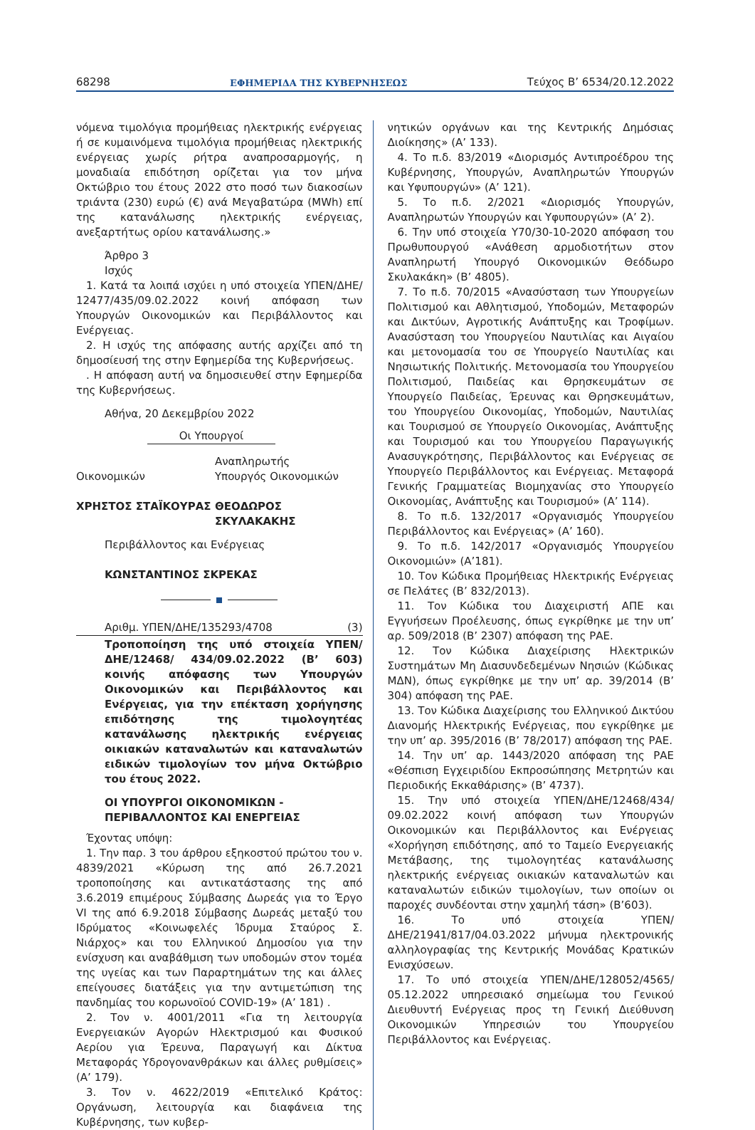68298 ΕΦΗΜΕΡΙΔΑ ΤΗΣ ΚΥΒΕΡΝΗΣΕΩΣ Τεύχος B’ 6534/20.12.2022
νόμενα τιμολόγια προμήθειας ηλεκτρικής ενέργειας ή σε κυμαινόμενα τιμολόγια προμήθειας ηλεκτρικής ενέργειας χωρίς ρήτρα αναπροσαρμογής, η μοναδιαία επιδότηση ορίζεται για τον μήνα Οκτώβριο του έτους 2022 στο ποσό των διακοσίων τριάντα (230) ευρώ (€) ανά Μεγαβατώρα (MWh) επί της κατανάλωσης ηλεκτρικής ενέργειας, ανεξαρτήτως ορίου κατανάλωσης.»
Άρθρο 3
Ισχύς
1. Κατά τα λοιπά ισχύει η υπό στοιχεία ΥΠΕΝ/ΔΗΕ/ 12477/435/09.02.2022 κοινή απόφαση των Υπουργών Οικονομικών και Περιβάλλοντος και Ενέργειας.
2. Η ισχύς της απόφασης αυτής αρχίζει από τη δημοσίευσή της στην Εφημερίδα της Κυβερνήσεως.
. Η απόφαση αυτή να δημοσιευθεί στην Εφημερίδα της Κυβερνήσεως.
Αθήνα, 20 Δεκεμβρίου 2022
Οι Υπουργοί
Οικονομικών
ΧΡΗΣΤΟΣ ΣΤΑΪΚΟΥΡΑΣ
Αναπληρωτής
Υπουργός Οικονομικών
ΘΕΟΔΩΡΟΣ ΣΚΥΛΑΚΑΚΗΣ
Περιβάλλοντος και Ενέργειας
ΚΩΝΣΤΑΝΤΙΝΟΣ ΣΚΡΕΚΑΣ
Αριθμ. ΥΠΕΝ/ΔΗΕ/135293/4708 (3)
Τροποποίηση της υπό στοιχεία ΥΠΕΝ/ΔΗΕ/12468/ 434/09.02.2022 (Β’ 603) κοινής απόφασης των Υπουργών Οικονομικών και Περιβάλλοντος και Ενέργειας, για την επέκταση χορήγησης επιδότησης της τιμολογητέας κατανάλωσης ηλεκτρικής ενέργειας οικιακών καταναλωτών και καταναλωτών ειδικών τιμολογίων τον μήνα Οκτώβριο του έτους 2022.
ΟΙ ΥΠΟΥΡΓΟΙ ΟΙΚΟΝΟΜΙΚΩΝ -
ΠΕΡΙΒΑΛΛΟΝΤΟΣ ΚΑΙ ΕΝΕΡΓΕΙΑΣ
Έχοντας υπόψη:
1. Την παρ. 3 του άρθρου εξηκοστού πρώτου του ν. 4839/2021 «Κύρωση της από 26.7.2021 τροποποίησης και αντικατάστασης της από 3.6.2019 επιμέρους Σύμβασης Δωρεάς για το Έργο VI της από 6.9.2018 Σύμβασης Δωρεάς μεταξύ του Ιδρύματος «Κοινωφελές Ίδρυμα Σταύρος Σ. Νιάρχος» και του Ελληνικού Δημοσίου για την ενίσχυση και αναβάθμιση των υποδομών στον τομέα της υγείας και των Παραρτημάτων της και άλλες επείγουσες διατάξεις για την αντιμετώπιση της πανδημίας του κορωνοϊού COVID-19» (Α’ 181) .
2. Τον ν. 4001/2011 «Για τη λειτουργία Ενεργειακών Αγορών Ηλεκτρισμού και Φυσικού Αερίου για Έρευνα, Παραγωγή και Δίκτυα Μεταφοράς Υδρογονανθράκων και άλλες ρυθμίσεις» (Α’ 179).
3. Τον ν. 4622/2019 «Επιτελικό Κράτος: Οργάνωση, λειτουργία και διαφάνεια της Κυβέρνησης, των κυβερ-
νητικών οργάνων και της Κεντρικής Δημόσιας Διοίκησης» (Α’ 133).
4. Το π.δ. 83/2019 «Διορισμός Αντιπροέδρου της Κυβέρνησης, Υπουργών, Αναπληρωτών Υπουργών και Υφυπουργών» (Α’ 121).
5. Το π.δ. 2/2021 «Διορισμός Υπουργών, Αναπληρωτών Υπουργών και Υφυπουργών» (Α’ 2).
6. Την υπό στοιχεία Υ70/30-10-2020 απόφαση του Πρωθυπουργού «Ανάθεση αρμοδιοτήτων στον Αναπληρωτή Υπουργό Οικονομικών Θεόδωρο Σκυλακάκη» (Β’ 4805).
7. Το π.δ. 70/2015 «Ανασύσταση των Υπουργείων Πολιτισμού και Αθλητισμού, Υποδομών, Μεταφορών και Δικτύων, Αγροτικής Ανάπτυξης και Τροφίμων. Ανασύσταση του Υπουργείου Ναυτιλίας και Αιγαίου και μετονομασία του σε Υπουργείο Ναυτιλίας και Νησιωτικής Πολιτικής. Μετονομασία του Υπουργείου Πολιτισμού, Παιδείας και Θρησκευμάτων σε Υπουργείο Παιδείας, Έρευνας και Θρησκευμάτων, του Υπουργείου Οικονομίας, Υποδομών, Ναυτιλίας και Τουρισμού σε Υπουργείο Οικονομίας, Ανάπτυξης και Τουρισμού και του Υπουργείου Παραγωγικής Ανασυγκρότησης, Περιβάλλοντος και Ενέργειας σε Υπουργείο Περιβάλλοντος και Ενέργειας. Μεταφορά Γενικής Γραμματείας Βιομηχανίας στο Υπουργείο Οικονομίας, Ανάπτυξης και Τουρισμού» (Α’ 114).
8. Το π.δ. 132/2017 «Οργανισμός Υπουργείου Περιβάλλοντος και Ενέργειας» (Α’ 160).
9. Το π.δ. 142/2017 «Οργανισμός Υπουργείου Οικονομιών» (Α’181).
10. Τον Κώδικα Προμήθειας Ηλεκτρικής Ενέργειας σε Πελάτες (Β’ 832/2013).
11. Τον Κώδικα του Διαχειριστή ΑΠΕ και Εγγυήσεων Προέλευσης, όπως εγκρίθηκε με την υπ’ αρ. 509/2018 (Β’ 2307) απόφαση της ΡΑΕ.
12. Τον Κώδικα Διαχείρισης Ηλεκτρικών Συστημάτων Μη Διασυνδεδεμένων Νησιών (Κώδικας ΜΔΝ), όπως εγκρίθηκε με την υπ’ αρ. 39/2014 (Β’ 304) απόφαση της ΡΑΕ.
13. Τον Κώδικα Διαχείρισης του Ελληνικού Δικτύου Διανομής Ηλεκτρικής Ενέργειας, που εγκρίθηκε με την υπ’ αρ. 395/2016 (Β’ 78/2017) απόφαση της ΡΑΕ.
14. Την υπ’ αρ. 1443/2020 απόφαση της ΡΑΕ «Θέσπιση Εγχειριδίου Εκπροσώπησης Μετρητών και Περιοδικής Εκκαθάρισης» (Β’ 4737).
15. Την υπό στοιχεία ΥΠΕΝ/ΔΗΕ/12468/434/ 09.02.2022 κοινή απόφαση των Υπουργών Οικονομικών και Περιβάλλοντος και Ενέργειας «Χορήγηση επιδότησης, από το Ταμείο Ενεργειακής Μετάβασης, της τιμολογητέας κατανάλωσης ηλεκτρικής ενέργειας οικιακών καταναλωτών και καταναλωτών ειδικών τιμολογίων, των οποίων οι παροχές συνδέονται στην χαμηλή τάση» (Β’603).
16. Το υπό στοιχεία ΥΠΕΝ/ΔΗΕ/21941/817/04.03.2022 μήνυμα ηλεκτρονικής αλληλογραφίας της Κεντρικής Μονάδας Κρατικών Ενισχύσεων.
17. Το υπό στοιχεία ΥΠΕΝ/ΔΗΕ/128052/4565/ 05.12.2022 υπηρεσιακό σημείωμα του Γενικού Διευθυντή Ενέργειας προς τη Γενική Διεύθυνση Οικονομικών Υπηρεσιών του Υπουργείου Περιβάλλοντος και Ενέργειας.